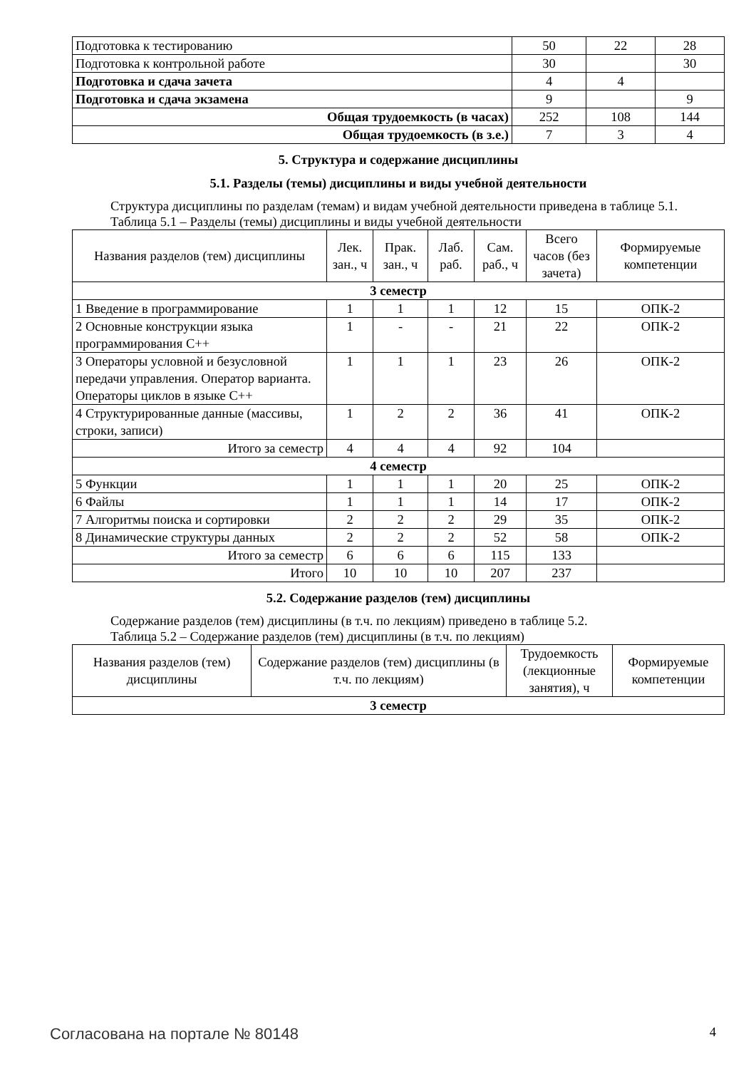| Подготовка к тестированию | 50 | 22 | 28 |
| Подготовка к контрольной работе | 30 | | 30 |
| Подготовка и сдача зачета | 4 | 4 | |
| Подготовка и сдача экзамена | 9 | | 9 |
| Общая трудоемкость (в часах) | 252 | 108 | 144 |
| Общая трудоемкость (в з.е.) | 7 | 3 | 4 |
5. Структура и содержание дисциплины
5.1. Разделы (темы) дисциплины и виды учебной деятельности
Структура дисциплины по разделам (темам) и видам учебной деятельности приведена в таблице 5.1.
Таблица 5.1 – Разделы (темы) дисциплины и виды учебной деятельности
| Названия разделов (тем) дисциплины | Лек. зан., ч | Прак. зан., ч | Лаб. раб. | Сам. раб., ч | Всего часов (без зачета) | Формируемые компетенции |
| --- | --- | --- | --- | --- | --- | --- |
| 3 семестр | | | | | | |
| 1 Введение в программирование | 1 | 1 | 1 | 12 | 15 | ОПК-2 |
| 2 Основные конструкции языка программирования С++ | 1 | - | - | 21 | 22 | ОПК-2 |
| 3 Операторы условной и безусловной передачи управления. Оператор варианта. Операторы циклов в языке С++ | 1 | 1 | 1 | 23 | 26 | ОПК-2 |
| 4 Структурированные данные (массивы, строки, записи) | 1 | 2 | 2 | 36 | 41 | ОПК-2 |
| Итого за семестр | 4 | 4 | 4 | 92 | 104 | |
| 4 семестр | | | | | | |
| 5 Функции | 1 | 1 | 1 | 20 | 25 | ОПК-2 |
| 6 Файлы | 1 | 1 | 1 | 14 | 17 | ОПК-2 |
| 7 Алгоритмы поиска и сортировки | 2 | 2 | 2 | 29 | 35 | ОПК-2 |
| 8 Динамические структуры данных | 2 | 2 | 2 | 52 | 58 | ОПК-2 |
| Итого за семестр | 6 | 6 | 6 | 115 | 133 | |
| Итого | 10 | 10 | 10 | 207 | 237 | |
5.2. Содержание разделов (тем) дисциплины
Содержание разделов (тем) дисциплины (в т.ч. по лекциям) приведено в таблице 5.2.
Таблица 5.2 – Содержание разделов (тем) дисциплины (в т.ч. по лекциям)
| Названия разделов (тем) дисциплины | Содержание разделов (тем) дисциплины (в т.ч. по лекциям) | Трудоемкость (лекционные занятия), ч | Формируемые компетенции |
| --- | --- | --- | --- |
| 3 семестр | | | |
Согласована на портале № 80148 4